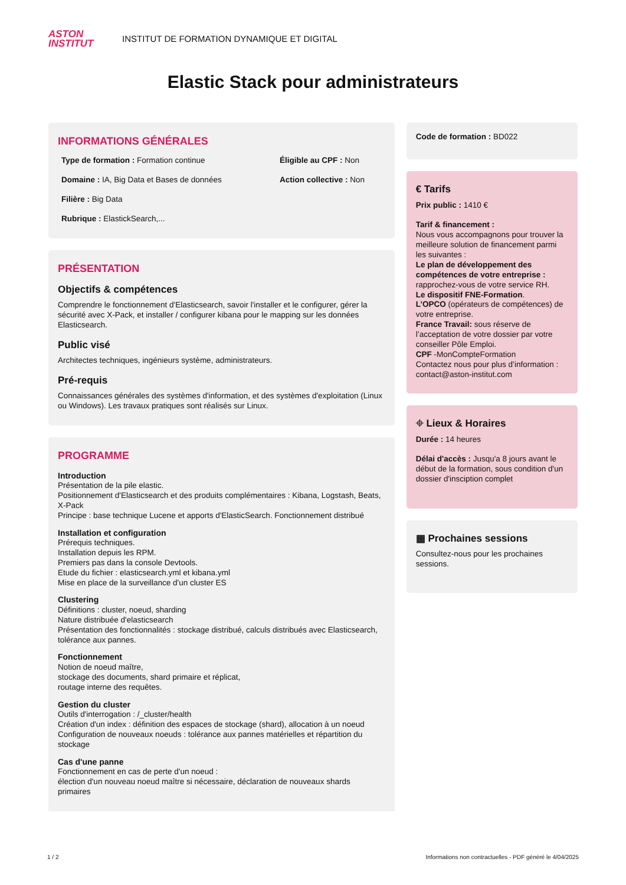ASTON
INSTITUT
INSTITUT DE FORMATION DYNAMIQUE ET DIGITAL
Elastic Stack pour administrateurs
INFORMATIONS GÉNÉRALES
Type de formation : Formation continue
Éligible au CPF : Non
Domaine : IA, Big Data et Bases de données
Action collective : Non
Filière : Big Data
Rubrique : ElastickSearch,...
PRÉSENTATION
Objectifs & compétences
Comprendre le fonctionnement d'Elasticsearch, savoir l'installer et le configurer, gérer la sécurité avec X-Pack, et installer / configurer kibana pour le mapping sur les données Elasticsearch.
Public visé
Architectes techniques, ingénieurs système, administrateurs.
Pré-requis
Connaissances générales des systèmes d'information, et des systèmes d'exploitation (Linux ou Windows). Les travaux pratiques sont réalisés sur Linux.
PROGRAMME
Introduction
Présentation de la pile elastic.
Positionnement d'Elasticsearch et des produits complémentaires : Kibana, Logstash, Beats, X-Pack
Principe : base technique Lucene et apports d'ElasticSearch. Fonctionnement distribué
Installation et configuration
Prérequis techniques.
Installation depuis les RPM.
Premiers pas dans la console Devtools.
Etude du fichier : elasticsearch.yml et kibana.yml
Mise en place de la surveillance d'un cluster ES
Clustering
Définitions : cluster, noeud, sharding
Nature distribuée d'elasticsearch
Présentation des fonctionnalités : stockage distribué, calculs distribués avec Elasticsearch, tolérance aux pannes.
Fonctionnement
Notion de noeud maître,
stockage des documents, shard primaire et réplicat,
routage interne des requêtes.
Gestion du cluster
Outils d'interrogation : /_cluster/health
Création d'un index : définition des espaces de stockage (shard), allocation à un noeud
Configuration de nouveaux noeuds : tolérance aux pannes matérielles et répartition du stockage
Cas d'une panne
Fonctionnement en cas de perte d'un noeud :
élection d'un nouveau noeud maître si nécessaire, déclaration de nouveaux shards primaires
Code de formation : BD022
€ Tarifs
Prix public : 1410 €
Tarif & financement :
Nous vous accompagnons pour trouver la meilleure solution de financement parmi les suivantes :
Le plan de développement des compétences de votre entreprise : rapprochez-vous de votre service RH.
Le dispositif FNE-Formation.
L’OPCO (opérateurs de compétences) de votre entreprise.
France Travail: sous réserve de l’acceptation de votre dossier par votre conseiller Pôle Emploi.
CPF -MonCompteFormation
Contactez nous pour plus d’information : contact@aston-institut.com
⌖ Lieux & Horaires
Durée : 14 heures
Délai d'accès : Jusqu'a 8 jours avant le début de la formation, sous condition d'un dossier d'insciption complet
▦ Prochaines sessions
Consultez-nous pour les prochaines sessions.
1 / 2 Informations non contractuelles - PDF généré le 4/04/2025